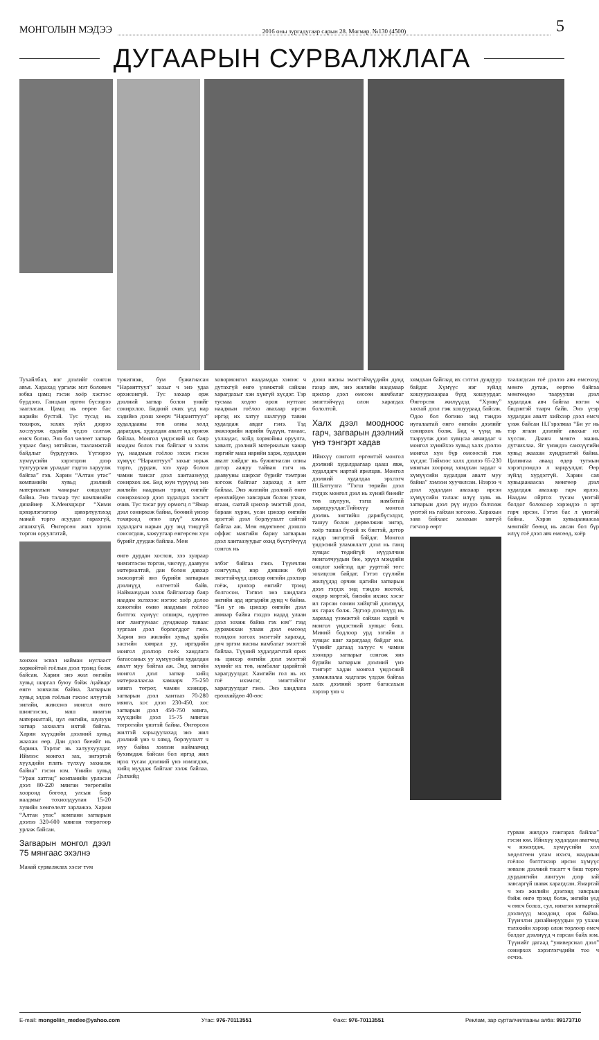МОНГОЛЫН МЭДЭЭ 2016 оны зургадугаар сарын 28. Мягмар. №130 (4500) 5
ДУГААРЫН СУРВАЛЖЛАГА
Тухайлбал, нэг дээлийг сонгон авъя. Харахад үргэлж мэт болович юбка цамц гэсэн хоёр хэсгээс бүрдэнэ. Ганцхан өргөн бүсээрээ заагласан. Цамц нь өөрөө бас нарийн бүстэй. Тус тусад нь тохирох, зохих зүйл дээрээ хослуулж ердийн үедээ салгаж өмсч болно. Энэ бол чөлөөт загвар учраас биед эвтэйхэн, тааламжтай байдлыг бүрдүүлнэ. Үүгээрээ хүмүүсийн хэрэгцээн дээр тулгуурлан урладаг гэдгээ харуулж байгаа” гэв. Харин “Алтан утас” компанийн хувьд дээлний материалын чанарыг онцолдог байна. Энэ талаар тус компанийн дизайнер Х.Мөнхцэцэг “Хими цэвэрлэгээгээр цэвэрлүүлэхэд манай торго асуудал гарахгүй, агшихгүй. Өнгөрсөн жил эрээн торгон оруулгатай,
хонхон эсвэл найман нуглааст хормойтой гоёлын дээл трэнд болж байсан. Харин энэ жил өнгийн хувьд шаргал буюу бэйж /цайвар/ өнгө зонхилж байна. Загварын хувьд элдэв гоёлын гэхээс илүүтэй энгийн, жинхэнэ монгол өнгө шингээсэн, маш нимгэн материалтай, цул өнгийн, шулуун загвар захиалга ихтэй байгаа. Харин хүүхдийн дээлний хувьд жаахан өөр. Дан дээл биеийг нь барина. Тэрлэг нь халуухуулдаг. Иймээс монгол зах, энгэртэй хүүхдийн плать түлхүү захиалж байна” гэсэн юм. Үнийн хувьд “Уран хатгац” компанийн урласан дээл 80-220 мянган төгрөгийн хооронд бөгөөд улсын баяр наадмыг тохиолдуулан 15-20 хувийн хөнгөлөлт зарлажээ. Харин “Алтан утас” компани загварын дээлээ 320-600 мянган төгрөгөөр урлаж байсан.
Загварын монгол дээл 75 мянгаас эхэлнэ
Манай сурвалжлах хэсэг тvм
тужигнэж, бум бужигнасан “Наранттуул” захыг ч энэ удаа орхисонгүй. Тус захаар орж дээлний загвар болон үнийг сонирхлоо. Бидний очих үед нар хэдийнэ дээш хөөрч “Наранттуул” худалдааны төв олны хөлд дарагдаж, худалдан авалт ид өрнөж байлаа. Монгол үндэсний их баяр наадам болох гэж байгааг ч хэлэх үү, наадмын гоёлоо зэхэх гэсэн хүмүүс “Наранттуул” захыг зорьж торго, дурдан, хээ хуар болон чамин тансаг дээл хантаазнууд сонирхох аж. Бид юун түрүүнд энэ жилийн наадмын трэнд өнгийг сонирхохоор дээл худалдах хэсэгт очив. Тус тасаг руу ормогц л “Ямар дээл сонирхож байна, бөөний үнээр тохироод өгнө шүү” хэмээх худалдагч нарын дуу энд тэндгүй сонсогдож, хажуугаар өнгөрсөн хүн бүрийг дуудаж байлаа. Мөн
өнгө дурдан хослон, хээ хуараар чимэглэсэн торгон, чисчүү, даавуун материалтай, дан болон давхар эмжээртэй янз бүрийн загварын дээлнүүд өлгөөтэй байв. Наймаачдын хэлж байгаагаар баяр наадам эхлэхээс нэгээс хоёр долоо хоногийн өмнө наадмын гоёлоо бэлтгэх хүмүүс олширч, өдөртөө нэг лангуунаас дунджаар таваас зургаан дээл борлогддог гэнэ. Харин энэ жилийн хувьд эдийн засгийн хямрал уу, иргэдийн монгол дээлээр гоёх хандлага багассаных уу хүмүүсийн худалдан авалт муу байгаа аж. Энд энгийн монгол дээл загвар хийц материалаасаа хамаарч 75-250 мянга төгрөг, чамин хээнцэр, загварын дээл хантааз 70-280 мянга, хос дээл 230-450, хос загварын дээл 450-750 мянга, хүүхдийн дээл 15-75 мянган төгрөгийн үнэтэй байна. Өнгөрсөн жилтэй харьцуулахад энэ жил дээлний үнэ ч хямд, борлуулалт ч муу байна хэмээн наймаачид бухимдаж байсан бол иргэд жил ирэх тусам дээлний үнэ нэмэгдэж, хийц муудаж байгааг хэлж байлаа. Дэлхийд
ховормонгол наадамдаа хэнээс ч дутахгүй өнгө үзэмжтэй сайхан харагдахыг хэн хүнгүй хүсдэг. Тэр тусмаа хөдөө орон нутгаас наадмын гоёлоо авахаар ирсэн иргэд их хатуу шалгуур тавин худалдаж авдаг гэнэ. Тэд эмжээрийн нарийн бүдүүн, танаас, ухлаадас, хойд хормойны оруулга, хавалт, дээлний материалын чанар зэргийг маш нарийн харж, худалдан авалт хийдэг нь бужигнасан олны дотор аажуу тайван гэгч нь даавууны ширхэг бүрийг тэмтрэн зогсож байгааг харахад л илт байлаа. Энэ жилийн дээлний өнгө ерөнхийдөө завсарын болон улаан, ягаан, саатай цэнхэр эмэгтэй дээл, бараан хүрэн, усан цэнхэр өнгийн эрэгтэй дээл борлуулалт сайтай байгаа аж. Мөн өвдөгнөөс дээшээ оффис маягийн бариу загварын дээл хантаазуудыг охид бүсгүйчүүд сонгох нь
элбэг байгаа гэнэ. Түүнчлэн сонгуульд нэр дэвшиж буй эмэгтэйчүүд цэнхэр өнгийн дээлээр гоёж, цэнхэр өнгийг трэнд болгосон. Тэгвэл энэ хандлага энгийн ард иргэдийн дунд ч байна. “Би уг нь цэнхэр өнгийн дээл авмаар байна гэхдээ надад улаан дээл зохиж байна гэх юм” гээд дурамжхан улаан дээл өмсөөд толидон зогсох эмэгтэйг харахад, дөч эргэм насны намбалаг эмэгтэй байлаа. Түүний худалдагчтай ярих нь цэнхэр өнгийн дээл эмэгтэй хүнийг их төв, намбалаг царайтай харагдуулдаг. Хамгийн гол нь их гоё ихэмсэг, эмэгтэйлэг харагдуулдаг гэнэ. Энэ хандлага ерөнхийдөө 40-өөс
дээш насны эмэгтэйчүүдийн дунд газар авч, энэ жилийн наадмаар цэнхэр дээл өмссөн намбалаг эмэгтэйчүүд олон харагдах бололтой.
Халх дээл моодноос гарч, загварын дээлний үнэ тэнгэрт хадав
Ийнхүү сонголт өргөнтэй монгол дээлний худалдаагаар цааш явж, худалдагч нартай ярилцав. Монгол дээлний худалдаа эрхлэгч Ш.Баттулга ”Тэгш төрийн дээл гэгдэх монгол дээл нь хүний биеийг төв шулуун, тэгш намбатай харагдуулдаг.Тийнхүү монгол дээлнь энгтийш даржбүсэлдэг, ташуу болон дөрвөлжин энгэр, хоёр ташаа бүхий эх биетэй, дотор гадар энгэртэй байдаг. Монгол үндэсний уламжлалт дээл нь ганц хувцас төдийгүй нүүдэлчин монголчуудын бие, эрүүл мэндийн онцлог хийгээд цаг уурттай төгс зохицсон байдаг. Гэтэл сүүлийн жилүүдэд орчин цагийн загварын дээл гэгдэх энд тэндээ ноотой, өндөр мөртэй, биеийн ихэнх хэсэг ил гарсан сонин хийцтэй дээлнүүд их гарах болж. Эдгээр дээлнүүд нь харахад үзэмжтэй сайхан хэдий ч монгол үндэстний хувцас биш. Миний бодлоор урд эзгийн л хувцас шиг харагдаад байдаг юм. Үүнийг дагаад залуус ч чамин хээнцэр загварыг сонгож янз бүрийн загварын дээлний үнэ тэнгэрт хадан монгол үндэсний уламжлалаа хадгалж үлдэж байгаа халх дээлний эрэлт багасахын хэрээр үнэ ч
хямдхан байгаад их сэтгэл дундуур байдаг. Хүмүүс нэг зүйлд хошуурахаараа бүгд хошуурдаг. Өнгөрсөн жилүүдэд “Хүннү” захтай дээл гэж хошуураад байсан. Одоо бол богино энд тэндээ нугалаатай өнгө өнгийн дээлийг сонирхох болж. Бид ч үүнд нь тааруулж дээл хувцсаа авчирдаг ч монгол хүнийхээ хувьд халх дээлээ монгол хүн бүр өмсөөсэй гэж хүсдэг. Тиймээс халх дээлээ 65-230 мянгын хооронд хямдхан зардаг ч хүмүүсийн худалдан авалт муу байна” хэмээн хуучилсан. Нээрээ ч дээл худалдан авахаар ирсэн хүмүүсийн талаас илүү хувь нь загварын дээл рүү нүдээ бэлчээж үнэтэй нь гайхан зогсоно. Харахын заяа байхаас хазахын заягүй гэгчээр өөрт
таалагдсан гоё дээлээ авч өмсөхөд мөнгө дутаж, өөртөө байгаа мөнгөндөө тааруулан дээл худалдаж авч байгаа нэгэн ч бидэнтэй таарч байв. Энэ үеэр худалдан авалт хийхээр дээл өмсч үзэж байсан Н.Гэрэлмаа “Би уг нь тэр ягаан дээлийг авахыг их хүссэн. Даанч мөнгө маань дутчихлаа. Яг үнэндээ санхүүгийн хувьд жаахан хүндрэлтэй байна. Цалингаа аваад өдөр тутмын хэрэгцээндээ л зарцуулдаг. Өөр зүйлд хүрдэггүй. Харин сая хувьцаанаасаа мөнгөөр дээл худалдаж авахаар гарч ирлээ. Наадам ойртох тусам үнэтэй болдог болохоор хэрэндээ л эрт гарч ирсэн. Гэтэл бас л үнэтэй байна. Хэрэв хувьцаанаасаа мөнгийг бөөнд нь авсан бол бүр илүү гоё дээл авч өмсөөд, хоёр
гурван жилдээ гангарах байлаа” гэсэн юм. Ийнхүү худалдан авагчид ч нэмэгдэж, хүмүүсийн хөл хөдөлгөөн улам ихэсч, наадмын гоёлоо бэлтгэхээр ирсэн хүмүүс зөвхөн дээлний тасагт ч биш торго дурдангийн лангуун дээр зай завсаргүй шавж харагдсан. Ямартай ч энэ жилийн дээлэнд завсрын бэйж өнгө трэнд болж, энгийн үед ч өмсч болох, сул, нимгэн загвартай дээлнүүд моодонд орж байна. Түүнчлэн дизайнеруудын ур ухаан тэлэхийн хэрээр олон төрлөөр өмсч болдог дээлнүүд ч гарсан байх юм. Түүнийг дагаад “универсиал дээл” сонирхох хэрэглэгчдийн тоо ч өсчээ.
E-mail: mongoliin_medee@yahoo.com Утас: 976-70113551 Факс: 976-70113551 Реклам, зар сурталчилгааны алба: 99173710